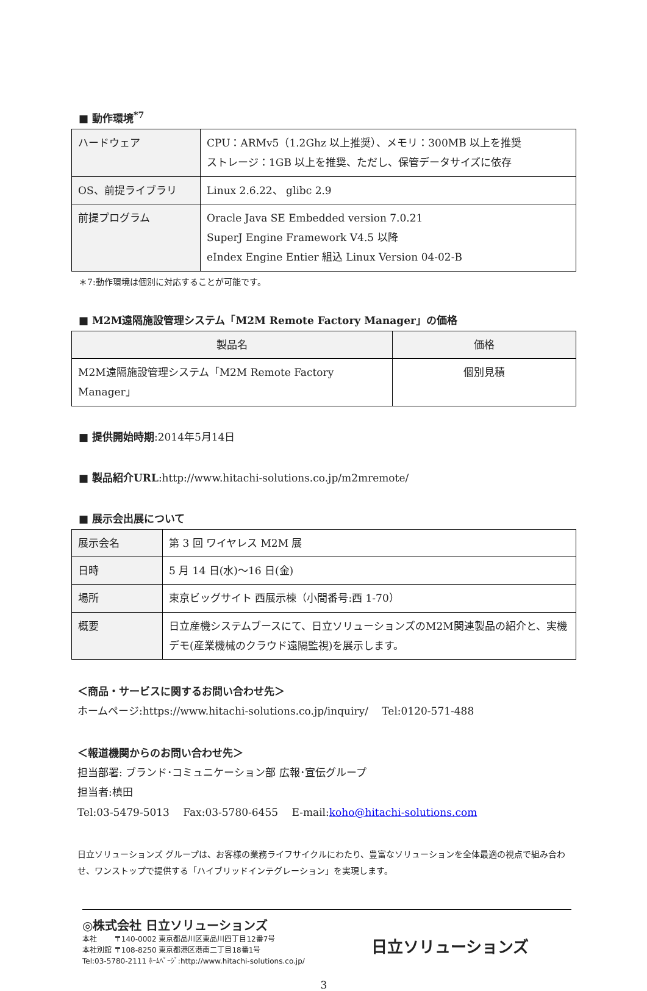■ 動作環境<sup>*7</sup>
| ハードウェア | CPU：ARMv5（1.2Ghz 以上推奨）、メモリ：300MB 以上を推奨 ストレージ：1GB 以上を推奨、ただし、保管データサイズに依存 |
| OS、前提ライブラリ | Linux 2.6.22、 glibc 2.9 |
| 前提プログラム | Oracle Java SE Embedded version 7.0.21 SuperJ Engine Framework V4.5 以降 eIndex Engine Entier 組込 Linux Version 04-02-B |
＊7:動作環境は個別に対応することが可能です。
■ M2M遠隔施設管理システム「M2M Remote Factory Manager」の価格
| 製品名 | 価格 |
| --- | --- |
| M2M遠隔施設管理システム「M2M Remote Factory Manager」 | 個別見積 |
■ 提供開始時期:2014年5月14日
■ 製品紹介URL:http://www.hitachi-solutions.co.jp/m2mremote/
■ 展示会出展について
| 展示会名 | 第 3 回 ワイヤレス M2M 展 |
| 日時 | 5 月 14 日(水)～16 日(金) |
| 場所 | 東京ビッグサイト 西展示棟（小間番号:西 1-70） |
| 概要 | 日立産機システムブースにて、日立ソリューションズのM2M関連製品の紹介と、実機デモ(産業機械のクラウド遠隔監視)を展示します。 |
＜商品・サービスに関するお問い合わせ先＞
ホームページ:https://www.hitachi-solutions.co.jp/inquiry/　 Tel:0120-571-488
＜報道機関からのお問い合わせ先＞
担当部署: ブランド･コミュニケーション部 広報･宣伝グループ
担当者:槙田
Tel:03-5479-5013　 Fax:03-5780-6455　 E-mail:koho@hitachi-solutions.com
日立ソリューションズ グループは、お客様の業務ライフサイクルにわたり、豊富なソリューションを全体最適の視点で組み合わせ、ワンストップで提供する「ハイブリッドインテグレーション」を実現します。
◎株式会社 日立ソリューションズ
本社　　 〒140-0002 東京都品川区東品川四丁目12番7号
本社別館 〒108-8250 東京都港区港南二丁目18番1号
Tel:03-5780-2111 ﾎｰﾑﾍﾟｰｼﾞ:http://www.hitachi-solutions.co.jp/
日立ソリューションズ
3